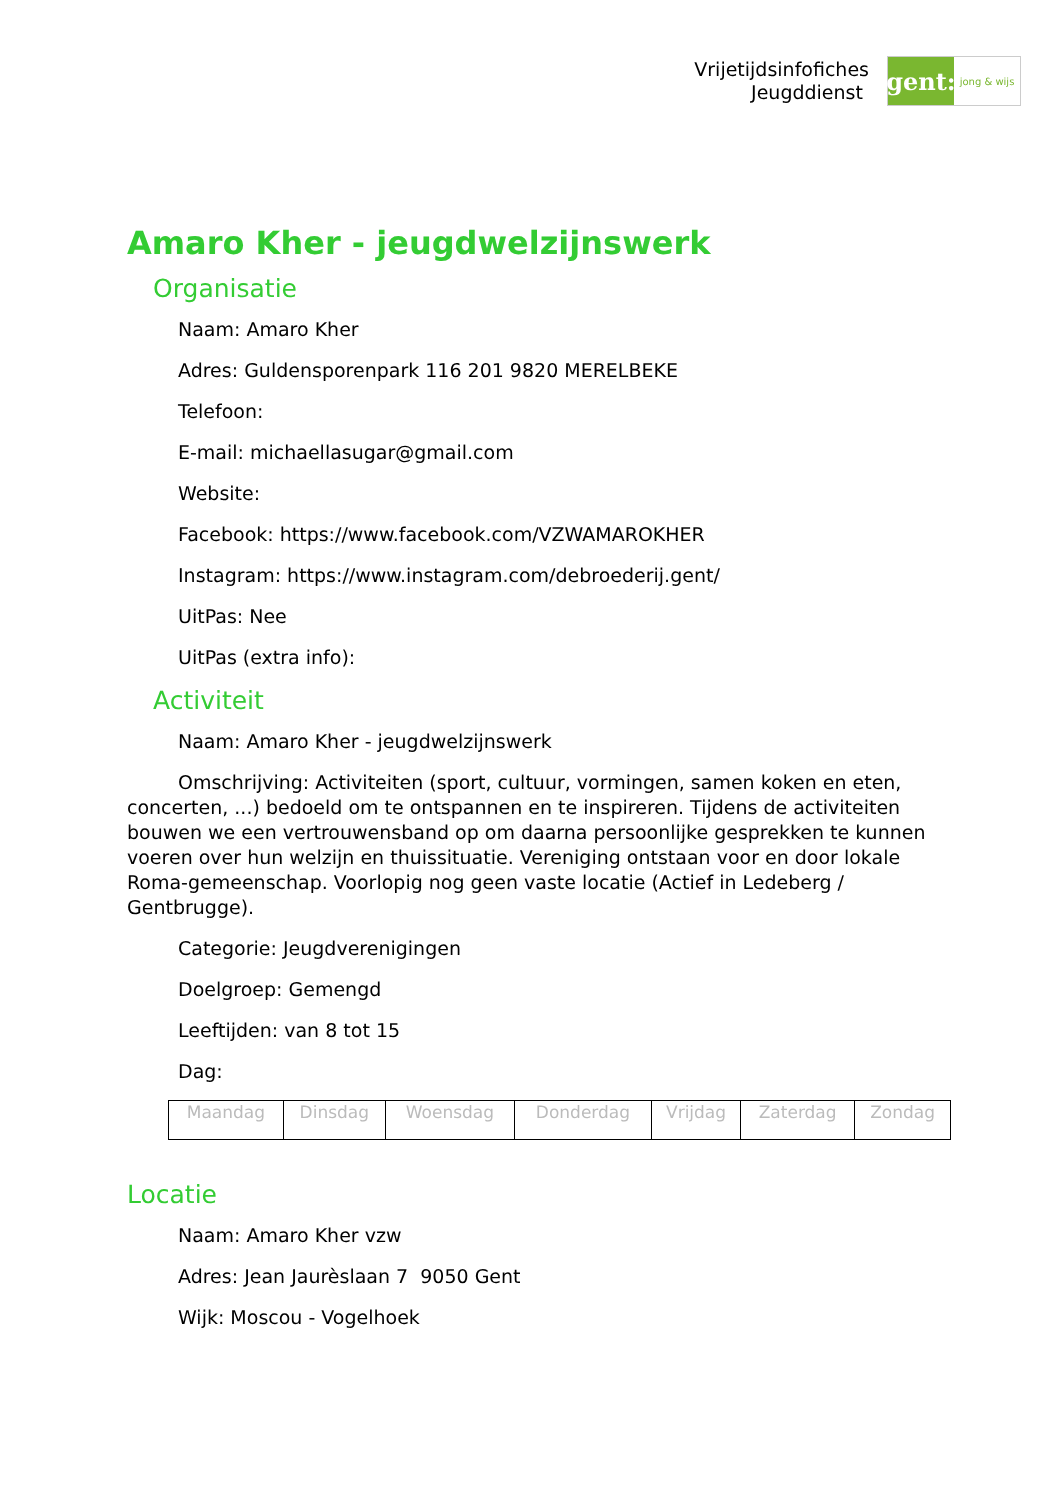Vrijetijdsinfofiches
Jeugddienst
gent:
jong & wijs
Amaro Kher - jeugdwelzijnswerk
Organisatie
Naam: Amaro Kher
Adres: Guldensporenpark 116 201 9820 MERELBEKE
Telefoon:
E-mail: michaellasugar@gmail.com
Website:
Facebook: https://www.facebook.com/VZWAMAROKHER
Instagram: https://www.instagram.com/debroederij.gent/
UitPas: Nee
UitPas (extra info):
Activiteit
Naam: Amaro Kher - jeugdwelzijnswerk
Omschrijving: Activiteiten (sport, cultuur, vormingen, samen koken en eten, concerten, ...) bedoeld om te ontspannen en te inspireren. Tijdens de activiteiten bouwen we een vertrouwensband op om daarna persoonlijke gesprekken te kunnen voeren over hun welzijn en thuissituatie. Vereniging ontstaan voor en door lokale Roma-gemeenschap. Voorlopig nog geen vaste locatie (Actief in Ledeberg / Gentbrugge).
Categorie: Jeugdverenigingen
Doelgroep: Gemengd
Leeftijden: van 8 tot 15
Dag:
| Maandag | Dinsdag | Woensdag | Donderdag | Vrijdag | Zaterdag | Zondag |
Locatie
Naam: Amaro Kher vzw
Adres: Jean Jaurèslaan 7 9050 Gent
Wijk: Moscou - Vogelhoek